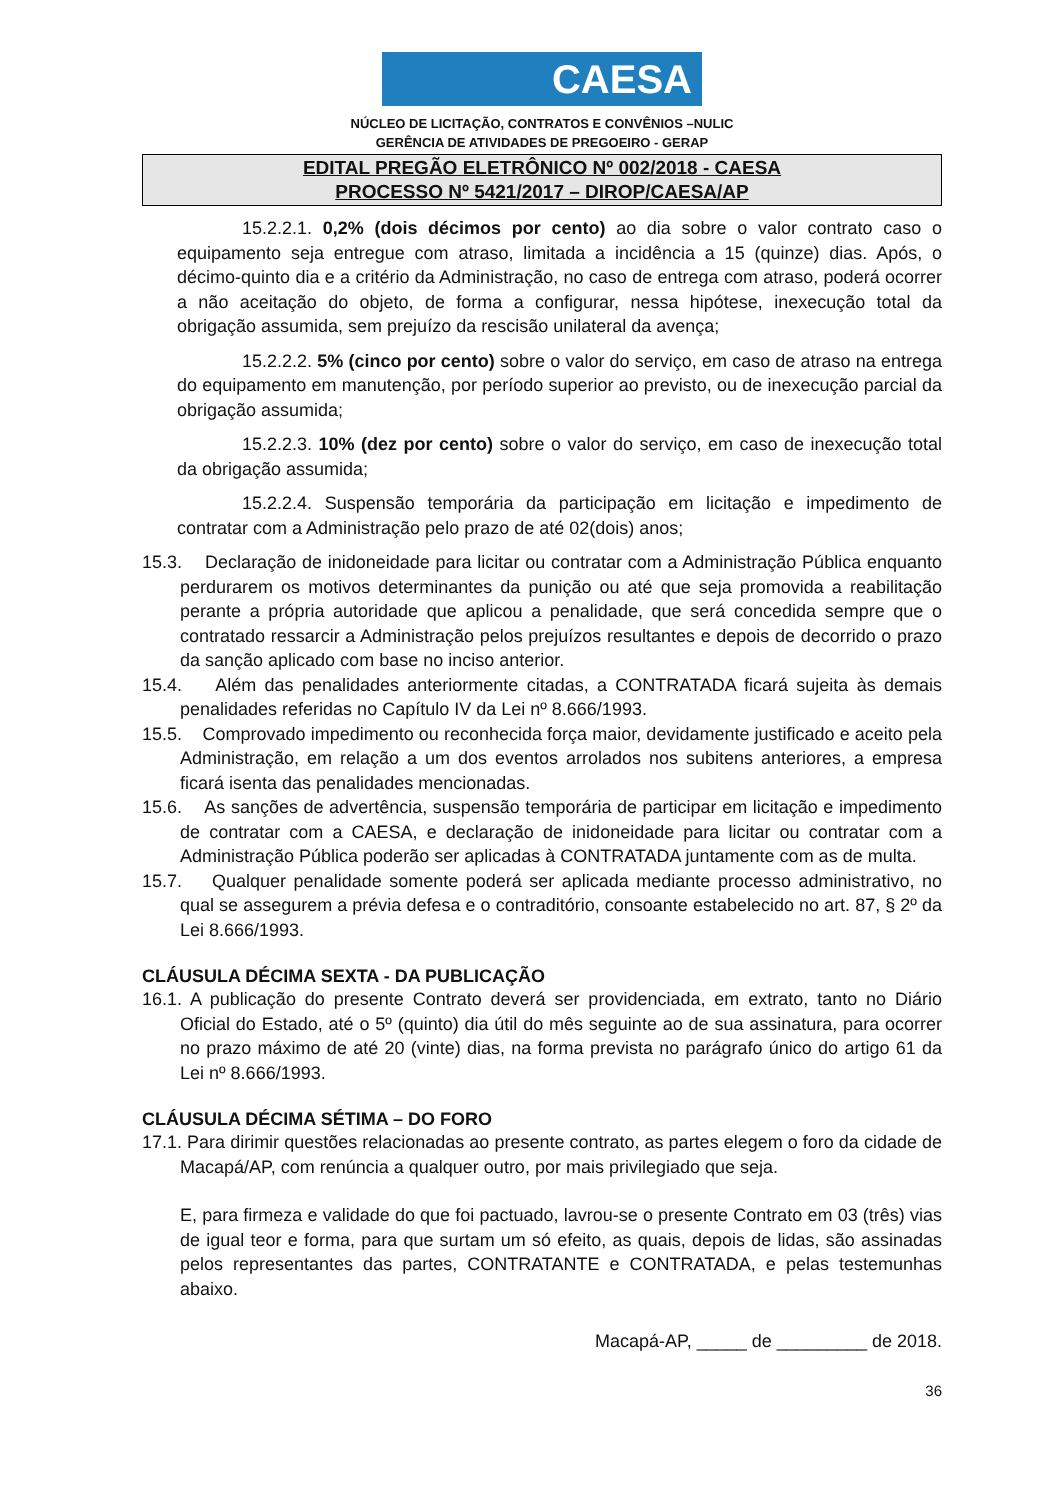CAESA
NÚCLEO DE LICITAÇÃO, CONTRATOS E CONVÊNIOS –NULIC
GERÊNCIA DE ATIVIDADES DE PREGOEIRO - GERAP
EDITAL PREGÃO ELETRÔNICO Nº 002/2018 - CAESA
PROCESSO Nº 5421/2017 – DIROP/CAESA/AP
15.2.2.1. 0,2% (dois décimos por cento) ao dia sobre o valor contrato caso o equipamento seja entregue com atraso, limitada a incidência a 15 (quinze) dias. Após, o décimo-quinto dia e a critério da Administração, no caso de entrega com atraso, poderá ocorrer a não aceitação do objeto, de forma a configurar, nessa hipótese, inexecução total da obrigação assumida, sem prejuízo da rescisão unilateral da avença;
15.2.2.2. 5% (cinco por cento) sobre o valor do serviço, em caso de atraso na entrega do equipamento em manutenção, por período superior ao previsto, ou de inexecução parcial da obrigação assumida;
15.2.2.3. 10% (dez por cento) sobre o valor do serviço, em caso de inexecução total da obrigação assumida;
15.2.2.4. Suspensão temporária da participação em licitação e impedimento de contratar com a Administração pelo prazo de até 02(dois) anos;
15.3. Declaração de inidoneidade para licitar ou contratar com a Administração Pública enquanto perdurarem os motivos determinantes da punição ou até que seja promovida a reabilitação perante a própria autoridade que aplicou a penalidade, que será concedida sempre que o contratado ressarcir a Administração pelos prejuízos resultantes e depois de decorrido o prazo da sanção aplicado com base no inciso anterior.
15.4. Além das penalidades anteriormente citadas, a CONTRATADA ficará sujeita às demais penalidades referidas no Capítulo IV da Lei nº 8.666/1993.
15.5. Comprovado impedimento ou reconhecida força maior, devidamente justificado e aceito pela Administração, em relação a um dos eventos arrolados nos subitens anteriores, a empresa ficará isenta das penalidades mencionadas.
15.6. As sanções de advertência, suspensão temporária de participar em licitação e impedimento de contratar com a CAESA, e declaração de inidoneidade para licitar ou contratar com a Administração Pública poderão ser aplicadas à CONTRATADA juntamente com as de multa.
15.7. Qualquer penalidade somente poderá ser aplicada mediante processo administrativo, no qual se assegurem a prévia defesa e o contraditório, consoante estabelecido no art. 87, § 2º da Lei 8.666/1993.
CLÁUSULA DÉCIMA SEXTA - DA PUBLICAÇÃO
16.1. A publicação do presente Contrato deverá ser providenciada, em extrato, tanto no Diário Oficial do Estado, até o 5º (quinto) dia útil do mês seguinte ao de sua assinatura, para ocorrer no prazo máximo de até 20 (vinte) dias, na forma prevista no parágrafo único do artigo 61 da Lei nº 8.666/1993.
CLÁUSULA DÉCIMA SÉTIMA – DO FORO
17.1. Para dirimir questões relacionadas ao presente contrato, as partes elegem o foro da cidade de Macapá/AP, com renúncia a qualquer outro, por mais privilegiado que seja.
E, para firmeza e validade do que foi pactuado, lavrou-se o presente Contrato em 03 (três) vias de igual teor e forma, para que surtam um só efeito, as quais, depois de lidas, são assinadas pelos representantes das partes, CONTRATANTE e CONTRATADA, e pelas testemunhas abaixo.
Macapá-AP, _____ de _________ de 2018.
36